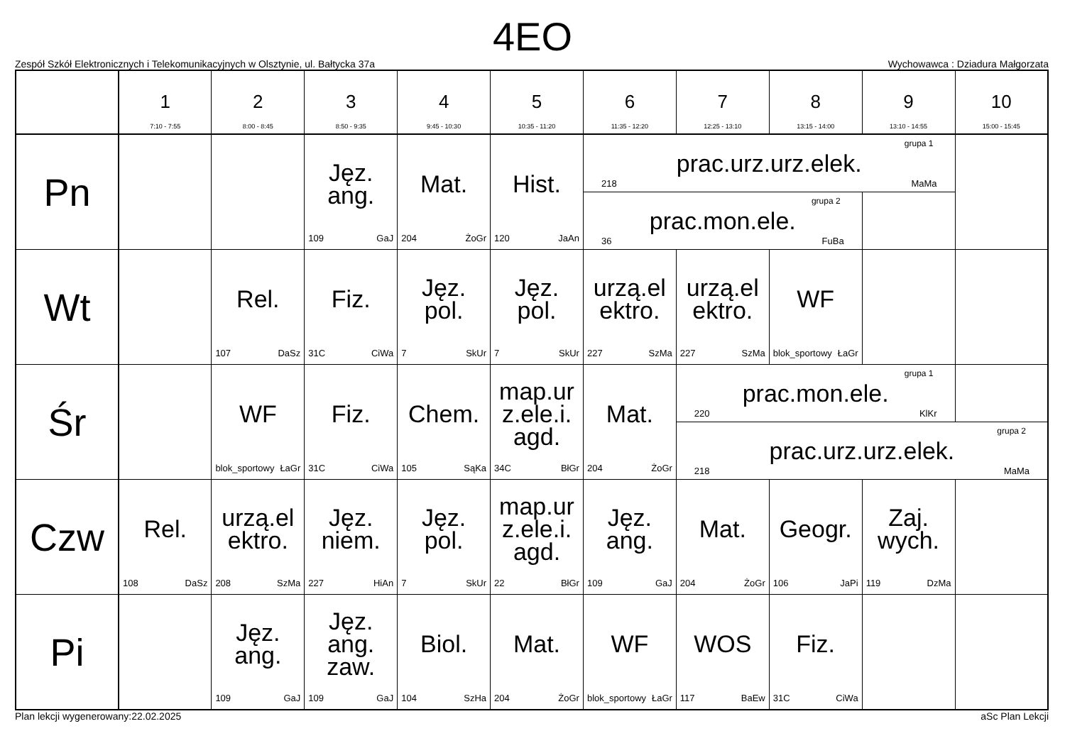4EO
Zespół Szkół Elektronicznych i Telekomunikacyjnych w Olsztynie, ul. Bałtycka 37a Wychowawca : Dziadura Małgorzata
| | 1 7:10 - 7:55 | 2 8:00 - 8:45 | 3 8:50 - 9:35 | 4 9:45 - 10:30 | 5 10:35 - 11:20 | 6 11:35 - 12:20 | 7 12:25 - 13:10 | 8 13:15 - 14:00 | 9 13:10 - 14:55 | 10 15:00 - 15:45 |
| --- | --- | --- | --- | --- | --- | --- | --- | --- | --- | --- |
| Pn | | | Jęz. ang. 109 GaJ | Mat. 204 ŻoGr | Hist. 120 JaAn | grupa 1 prac.urz.urz.elek. 218 MaMa | | | | |
| | | | | | | grupa 2 prac.mon.ele. 36 FuBa | | | | |
| Wt | | Rel. 107 DaSz | Fiz. 31C CiWa | Jęz. pol. 7 SkUr | Jęz. pol. 7 SkUr | urzą.el ektro. 227 SzMa | urzą.el ektro. 227 SzMa | WF blok_sportowy ŁaGr | | |
| Śr | | WF blok_sportowy ŁaGr | Fiz. 31C CiWa | Chem. 105 SąKa | map.ur z.ele.i. agd. 34C BłGr | Mat. 204 ŻoGr | grupa 1 prac.mon.ele. 220 KlKr | | | |
| | | | | | | | grupa 2 prac.urz.urz.elek. 218 MaMa | | | |
| Czw | Rel. 108 DaSz | urzą.el ektro. 208 SzMa | Jęz. niem. 227 HiAn | Jęz. pol. 7 SkUr | map.ur z.ele.i. agd. 22 BłGr | Jęz. ang. 109 GaJ | Mat. 204 ŻoGr | Geogr. 106 JaPi | Zaj. wych. 119 DzMa | |
| Pi | | Jęz. ang. 109 GaJ | Jęz. ang. zaw. 109 GaJ | Biol. 104 SzHa | Mat. 204 ŻoGr | WF blok_sportowy ŁaGr | WOS 117 BaEw | Fiz. 31C CiWa | | |
Plan lekcji wygenerowany:22.02.2025 aSc Plan Lekcji